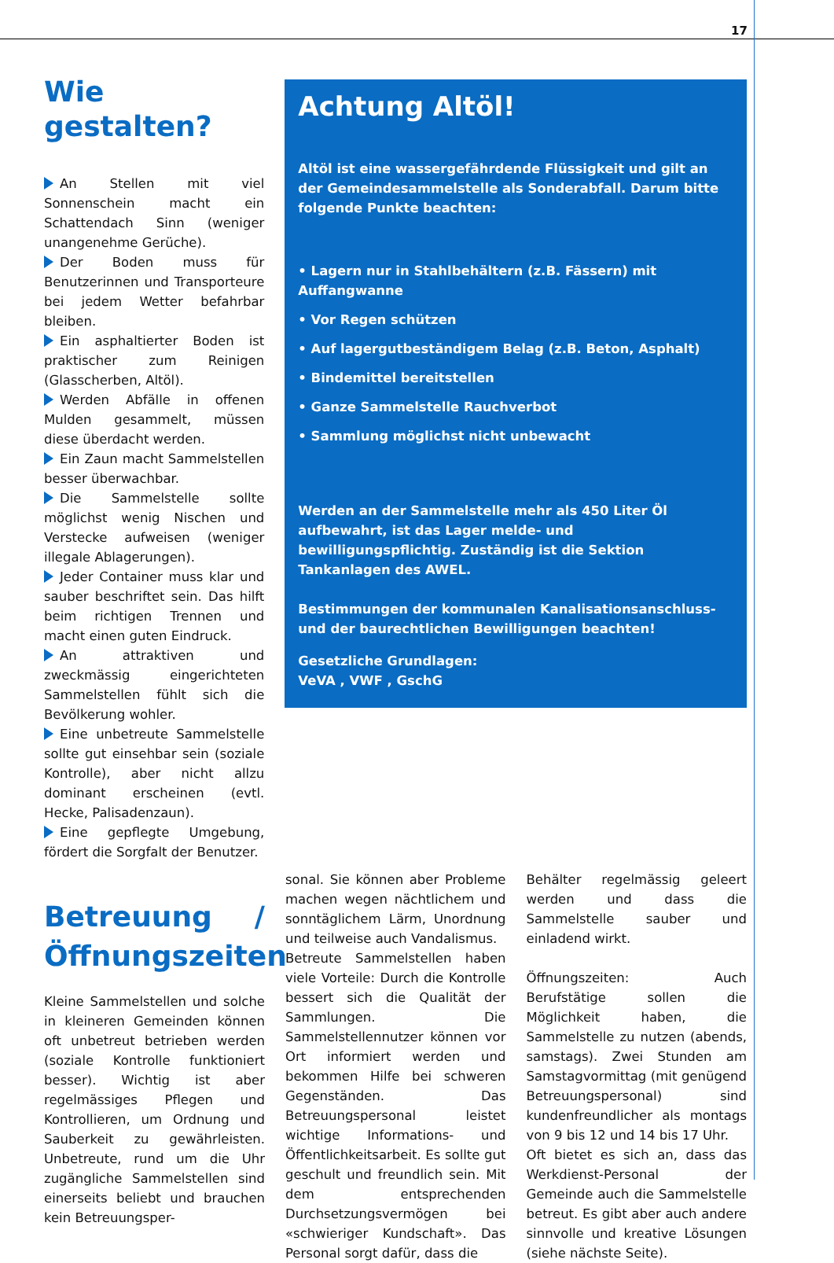17
Wie gestalten?
An Stellen mit viel Sonnenschein macht ein Schattendach Sinn (weniger unangenehme Gerüche).
Der Boden muss für Benutzerinnen und Transporteure bei jedem Wetter befahrbar bleiben.
Ein asphaltierter Boden ist praktischer zum Reinigen (Glasscherben, Altöl).
Werden Abfälle in offenen Mulden gesammelt, müssen diese überdacht werden.
Ein Zaun macht Sammelstellen besser überwachbar.
Die Sammelstelle sollte möglichst wenig Nischen und Verstecke aufweisen (weniger illegale Ablagerungen).
Jeder Container muss klar und sauber beschriftet sein. Das hilft beim richtigen Trennen und macht einen guten Eindruck.
An attraktiven und zweckmässig eingerichteten Sammelstellen fühlt sich die Bevölkerung wohler.
Eine unbetreute Sammelstelle sollte gut einsehbar sein (soziale Kontrolle), aber nicht allzu dominant erscheinen (evtl. Hecke, Palisadenzaun).
Eine gepflegte Umgebung, fördert die Sorgfalt der Benutzer.
Achtung Altöl!
Altöl ist eine wassergefährdende Flüssigkeit und gilt an der Gemeindesammelstelle als Sonderabfall. Darum bitte folgende Punkte beachten:
• Lagern nur in Stahlbehältern (z.B. Fässern) mit Auffangwanne
• Vor Regen schützen
• Auf lagergutbeständigem Belag (z.B. Beton, Asphalt)
• Bindemittel bereitstellen
• Ganze Sammelstelle Rauchverbot
• Sammlung möglichst nicht unbewacht
Werden an der Sammelstelle mehr als 450 Liter Öl aufbewahrt, ist das Lager melde- und bewilligungspflichtig. Zuständig ist die Sektion Tankanlagen des AWEL.
Bestimmungen der kommunalen Kanalisationsanschluss- und der baurechtlichen Bewilligungen beachten!
Gesetzliche Grundlagen:
VeVA , VWF , GschG
Betreuung / Öffnungszeiten
Kleine Sammelstellen und solche in kleineren Gemeinden können oft unbetreut betrieben werden (soziale Kontrolle funktioniert besser). Wichtig ist aber regelmässiges Pflegen und Kontrollieren, um Ordnung und Sauberkeit zu gewährleisten. Unbetreute, rund um die Uhr zugängliche Sammelstellen sind einerseits beliebt und brauchen kein Betreuungsper-
sonal. Sie können aber Probleme machen wegen nächtlichem und sonntäglichem Lärm, Unordnung und teilweise auch Vandalismus.
Betreute Sammelstellen haben viele Vorteile: Durch die Kontrolle bessert sich die Qualität der Sammlungen. Die Sammelstellennutzer können vor Ort informiert werden und bekommen Hilfe bei schweren Gegenständen. Das Betreuungspersonal leistet wichtige Informations- und Öffentlichkeitsarbeit. Es sollte gut geschult und freundlich sein. Mit dem entsprechenden Durchsetzungsvermögen bei «schwieriger Kundschaft». Das Personal sorgt dafür, dass die
Behälter regelmässig geleert werden und dass die Sammelstelle sauber und einladend wirkt.
Öffnungszeiten: Auch Berufstätige sollen die Möglichkeit haben, die Sammelstelle zu nutzen (abends, samstags). Zwei Stunden am Samstagvormittag (mit genügend Betreuungspersonal) sind kundenfreundlicher als montags von 9 bis 12 und 14 bis 17 Uhr.
Oft bietet es sich an, dass das Werkdienst-Personal der Gemeinde auch die Sammelstelle betreut. Es gibt aber auch andere sinnvolle und kreative Lösungen (siehe nächste Seite).